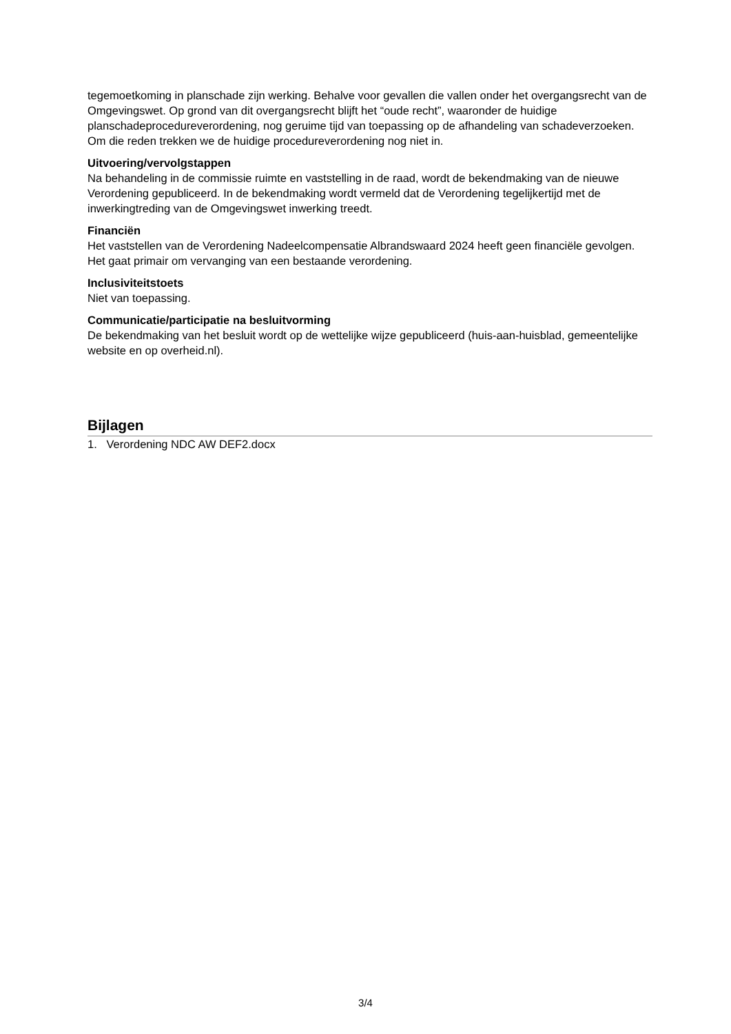tegemoetkoming in planschade zijn werking. Behalve voor gevallen die vallen onder het overgangsrecht van de Omgevingswet. Op grond van dit overgangsrecht blijft het “oude recht”, waaronder de huidige planschadeprocedureverordening, nog geruime tijd van toepassing op de afhandeling van schadeverzoeken. Om die reden trekken we de huidige procedureverordening nog niet in.
Uitvoering/vervolgstappen
Na behandeling in de commissie ruimte en vaststelling in de raad, wordt de bekendmaking van de nieuwe Verordening gepubliceerd. In de bekendmaking wordt vermeld dat de Verordening tegelijkertijd met de inwerkingtreding van de Omgevingswet inwerking treedt.
Financiën
Het vaststellen van de Verordening Nadeelcompensatie Albrandswaard 2024 heeft geen financiële gevolgen. Het gaat primair om vervanging van een bestaande verordening.
Inclusiviteitstoets
Niet van toepassing.
Communicatie/participatie na besluitvorming
De bekendmaking van het besluit wordt op de wettelijke wijze gepubliceerd (huis-aan-huisblad, gemeentelijke website en op overheid.nl).
Bijlagen
1. Verordening NDC AW DEF2.docx
3/4